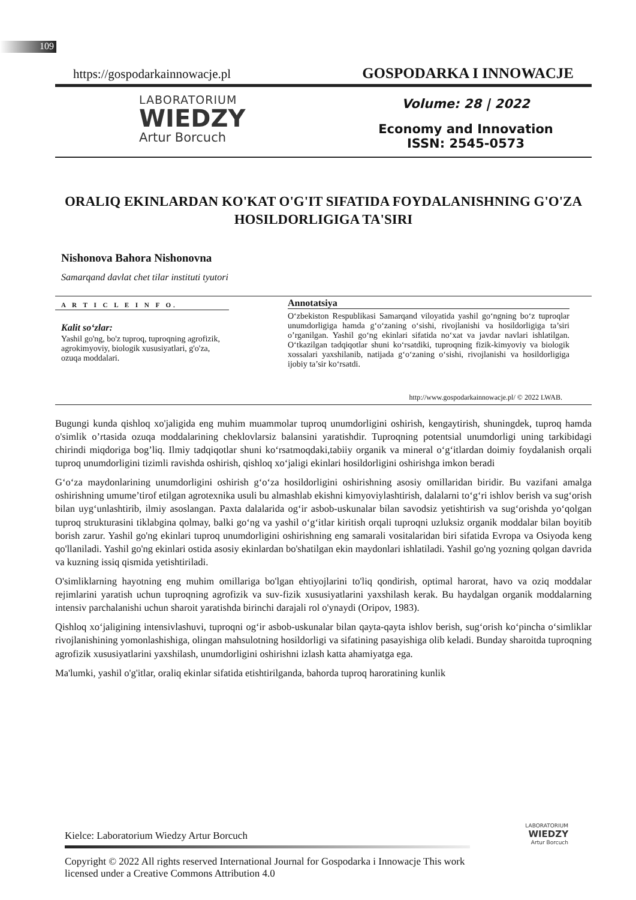109
https://gospodarkainnowacje.pl GOSPODARKA I INNOWACJE
LABORATORIUM
WIEDZY
Artur Borcuch
Volume: 28 | 2022
Economy and Innovation
ISSN: 2545-0573
ORALIQ EKINLARDAN KO'KAT O'G'IT SIFATIDA FOYDALANISHNING G'O'ZA HOSILDORLIGIGA TA'SIRI
Nishonova Bahora Nishonovna
Samarqand davlat chet tilar instituti tyutori
A R T I C L E I N F O.
Kalit so‘zlar:
Yashil go'ng, bo'z tuproq, tuproqning agrofizik, agrokimyoviy, biologik xususiyatlari, g'o'za, ozuqa moddalari.
Annotatsiya
O‘zbekiston Respublikasi Samarqand viloyatida yashil go‘ngning bo‘z tuproqlar unumdorligiga hamda g‘o‘zaning o‘sishi, rivojlanishi va hosildorligiga ta’siri o’rganilgan. Yashil go‘ng ekinlari sifatida no‘xat va javdar navlari ishlatilgan. O‘tkazilgan tadqiqotlar shuni ko‘rsatdiki, tuproqning fizik-kimyoviy va biologik xossalari yaxshilanib, natijada g‘o‘zaning o‘sishi, rivojlanishi va hosildorligiga ijobiy ta’sir ko‘rsatdi.
http://www.gospodarkainnowacje.pl/ © 2022 LWAB.
Bugungi kunda qishloq xo'jaligida eng muhim muammolar tuproq unumdorligini oshirish, kengaytirish, shuningdek, tuproq hamda o'simlik o’rtasida ozuqa moddalarining cheklovlarsiz balansini yaratishdir. Tuproqning potentsial unumdorligi uning tarkibidagi chirindi miqdoriga bog’liq. Ilmiy tadqiqotlar shuni ko‘rsatmoqdaki,tabiiy organik va mineral o‘g‘itlardan doimiy foydalanish orqali tuproq unumdorligini tizimli ravishda oshirish, qishloq xo‘jaligi ekinlari hosildorligini oshirishga imkon beradi
G‘o‘za maydonlarining unumdorligini oshirish g‘o‘za hosildorligini oshirishning asosiy omillaridan biridir. Bu vazifani amalga oshirishning umume’tirof etilgan agrotexnika usuli bu almashlab ekishni kimyoviylashtirish, dalalarni to‘g‘ri ishlov berish va sug‘orish bilan uyg‘unlashtirib, ilmiy asoslangan. Paxta dalalarida og‘ir asbob-uskunalar bilan savodsiz yetishtirish va sug‘orishda yo‘qolgan tuproq strukturasini tiklabgina qolmay, balki go‘ng va yashil o‘g‘itlar kiritish orqali tuproqni uzluksiz organik moddalar bilan boyitib borish zarur. Yashil go'ng ekinlari tuproq unumdorligini oshirishning eng samarali vositalaridan biri sifatida Evropa va Osiyoda keng qo'llaniladi. Yashil go'ng ekinlari ostida asosiy ekinlardan bo'shatilgan ekin maydonlari ishlatiladi. Yashil go'ng yozning qolgan davrida va kuzning issiq qismida yetishtiriladi.
O'simliklarning hayotning eng muhim omillariga bo'lgan ehtiyojlarini to'liq qondirish, optimal harorat, havo va oziq moddalar rejimlarini yaratish uchun tuproqning agrofizik va suv-fizik xususiyatlarini yaxshilash kerak. Bu haydalgan organik moddalarning intensiv parchalanishi uchun sharoit yaratishda birinchi darajali rol o'ynaydi (Oripov, 1983).
Qishloq xo‘jaligining intensivlashuvi, tuproqni og‘ir asbob-uskunalar bilan qayta-qayta ishlov berish, sug‘orish ko‘pincha o‘simliklar rivojlanishining yomonlashishiga, olingan mahsulotning hosildorligi va sifatining pasayishiga olib keladi. Bunday sharoitda tuproqning agrofizik xususiyatlarini yaxshilash, unumdorligini oshirishni izlash katta ahamiyatga ega.
Ma'lumki, yashil o'g'itlar, oraliq ekinlar sifatida etishtirilganda, bahorda tuproq haroratining kunlik
LABORATORIUM
WIEDZY
Artur Borcuch
Kielce: Laboratorium Wiedzy Artur Borcuch
Copyright © 2022 All rights reserved International Journal for Gospodarka i Innowacje This work licensed under a Creative Commons Attribution 4.0